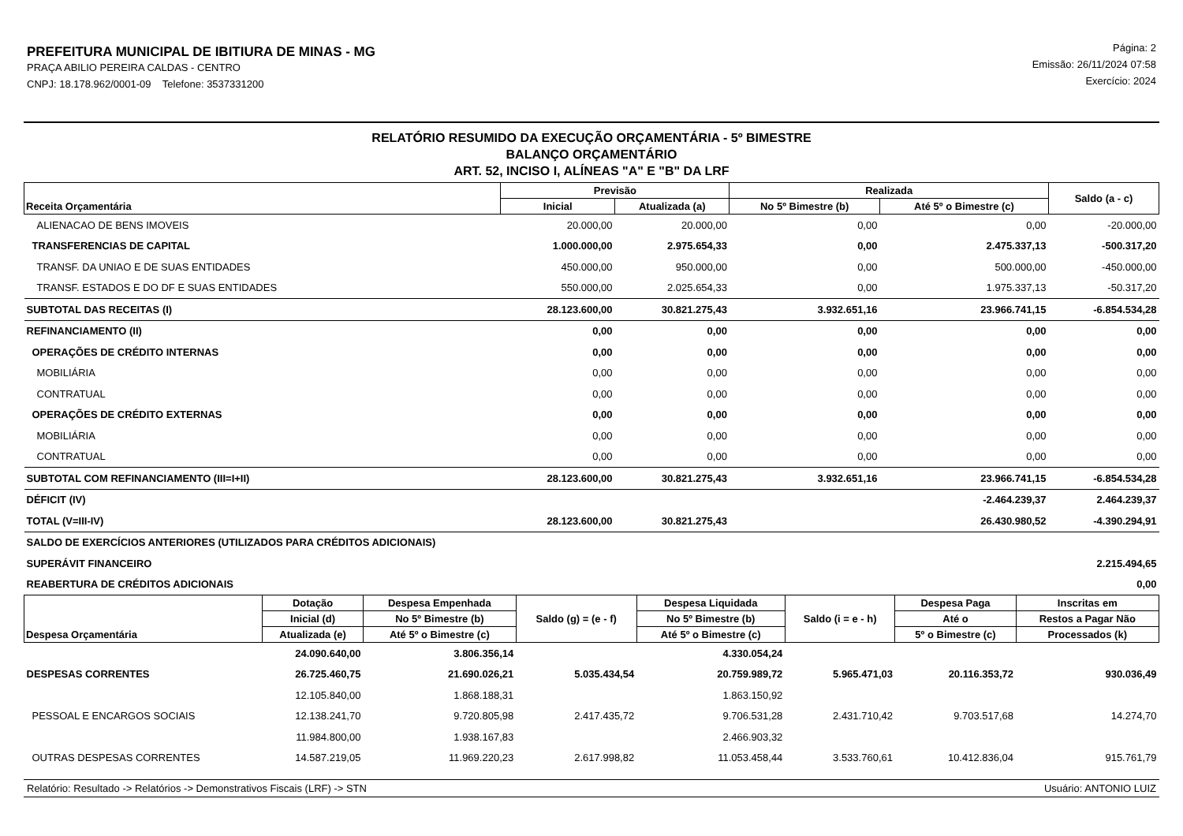PREFEITURA MUNICIPAL DE IBITIURA DE MINAS - MG
PRAÇA ABILIO PEREIRA CALDAS - CENTRO
CNPJ: 18.178.962/0001-09 Telefone: 3537331200
Página: 2
Emissão: 26/11/2024 07:58
Exercício: 2024
RELATÓRIO RESUMIDO DA EXECUÇÃO ORÇAMENTÁRIA - 5º BIMESTRE
BALANÇO ORÇAMENTÁRIO
ART. 52, INCISO I, ALÍNEAS "A" E "B" DA LRF
| Receita Orçamentária | Previsão | | Realizada | | Saldo (a - c) |
| --- | --- | --- | --- | --- | --- |
| | Inicial | Atualizada (a) | No 5º Bimestre (b) | Até 5º o Bimestre (c) | |
| ALIENACAO DE BENS IMOVEIS | 20.000,00 | 20.000,00 | 0,00 | 0,00 | -20.000,00 |
| TRANSFERENCIAS DE CAPITAL | 1.000.000,00 | 2.975.654,33 | 0,00 | 2.475.337,13 | -500.317,20 |
| TRANSF. DA UNIAO E DE SUAS ENTIDADES | 450.000,00 | 950.000,00 | 0,00 | 500.000,00 | -450.000,00 |
| TRANSF. ESTADOS E DO DF E SUAS ENTIDADES | 550.000,00 | 2.025.654,33 | 0,00 | 1.975.337,13 | -50.317,20 |
| SUBTOTAL DAS RECEITAS (I) | 28.123.600,00 | 30.821.275,43 | 3.932.651,16 | 23.966.741,15 | -6.854.534,28 |
| REFINANCIAMENTO (II) | 0,00 | 0,00 | 0,00 | 0,00 | 0,00 |
| OPERAÇÕES DE CRÉDITO INTERNAS | 0,00 | 0,00 | 0,00 | 0,00 | 0,00 |
| MOBILIÁRIA | 0,00 | 0,00 | 0,00 | 0,00 | 0,00 |
| CONTRATUAL | 0,00 | 0,00 | 0,00 | 0,00 | 0,00 |
| OPERAÇÕES DE CRÉDITO EXTERNAS | 0,00 | 0,00 | 0,00 | 0,00 | 0,00 |
| MOBILIÁRIA | 0,00 | 0,00 | 0,00 | 0,00 | 0,00 |
| CONTRATUAL | 0,00 | 0,00 | 0,00 | 0,00 | 0,00 |
| SUBTOTAL COM REFINANCIAMENTO (III=I+II) | 28.123.600,00 | 30.821.275,43 | 3.932.651,16 | 23.966.741,15 | -6.854.534,28 |
| DÉFICIT (IV) | | | | -2.464.239,37 | 2.464.239,37 |
| TOTAL (V=III-IV) | 28.123.600,00 | 30.821.275,43 | | 26.430.980,52 | -4.390.294,91 |
| SALDO DE EXERCÍCIOS ANTERIORES (UTILIZADOS PARA CRÉDITOS ADICIONAIS) | | | | | |
| SUPERÁVIT FINANCEIRO | 2.215.494,65 | | | | |
| REABERTURA DE CRÉDITOS ADICIONAIS | 0,00 | | | | |
| Despesa Orçamentária | Dotação | Despesa Empenhada | Saldo (g) = (e - f) | Despesa Liquidada | Saldo (i = e - h) | Despesa Paga | Inscritas em |
| --- | --- | --- | --- | --- | --- | --- | --- |
| | Inicial (d) | No 5º Bimestre (b) | | No 5º Bimestre (b) | | Até o | Restos a Pagar Não |
| | Atualizada (e) | Até 5º o Bimestre (c) | | Até 5º o Bimestre (c) | | 5º o Bimestre (c) | Processados (k) |
| | 24.090.640,00 | 3.806.356,14 | | 4.330.054,24 | | | |
| DESPESAS CORRENTES | 26.725.460,75 | 21.690.026,21 | 5.035.434,54 | 20.759.989,72 | 5.965.471,03 | 20.116.353,72 | 930.036,49 |
| | 12.105.840,00 | 1.868.188,31 | | 1.863.150,92 | | | |
| PESSOAL E ENCARGOS SOCIAIS | 12.138.241,70 | 9.720.805,98 | 2.417.435,72 | 9.706.531,28 | 2.431.710,42 | 9.703.517,68 | 14.274,70 |
| | 11.984.800,00 | 1.938.167,83 | | 2.466.903,32 | | | |
| OUTRAS DESPESAS CORRENTES | 14.587.219,05 | 11.969.220,23 | 2.617.998,82 | 11.053.458,44 | 3.533.760,61 | 10.412.836,04 | 915.761,79 |
Relatório: Resultado -> Relatórios -> Demonstrativos Fiscais (LRF) -> STN Usuário: ANTONIO LUIZ